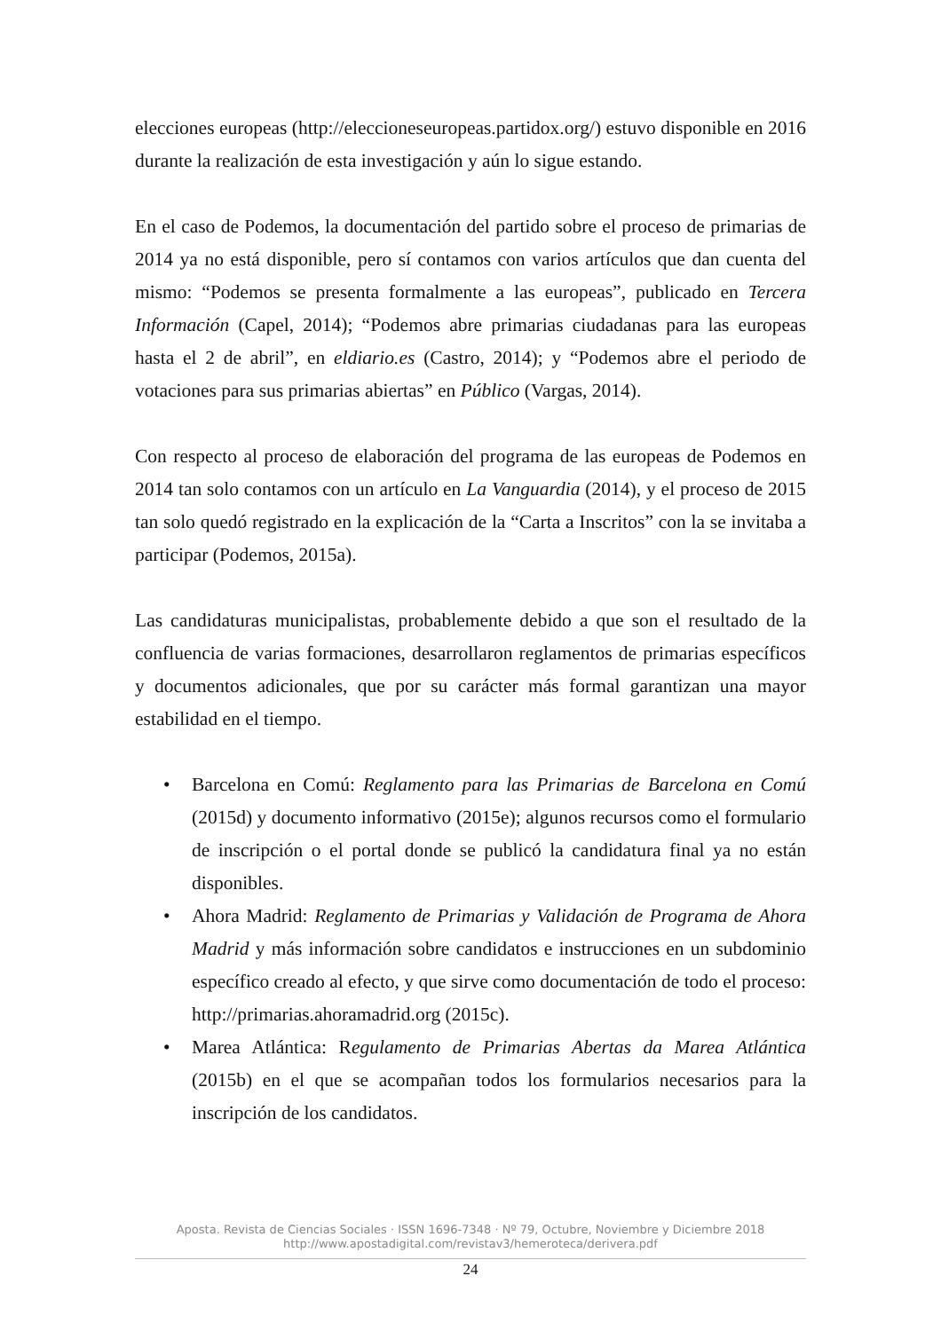elecciones europeas (http://eleccioneseuropeas.partidox.org/) estuvo disponible en 2016 durante la realización de esta investigación y aún lo sigue estando.
En el caso de Podemos, la documentación del partido sobre el proceso de primarias de 2014 ya no está disponible, pero sí contamos con varios artículos que dan cuenta del mismo: “Podemos se presenta formalmente a las europeas”, publicado en Tercera Información (Capel, 2014); “Podemos abre primarias ciudadanas para las europeas hasta el 2 de abril”, en eldiario.es (Castro, 2014); y “Podemos abre el periodo de votaciones para sus primarias abiertas” en Público (Vargas, 2014).
Con respecto al proceso de elaboración del programa de las europeas de Podemos en 2014 tan solo contamos con un artículo en La Vanguardia (2014), y el proceso de 2015 tan solo quedó registrado en la explicación de la “Carta a Inscritos” con la se invitaba a participar (Podemos, 2015a).
Las candidaturas municipalistas, probablemente debido a que son el resultado de la confluencia de varias formaciones, desarrollaron reglamentos de primarias específicos y documentos adicionales, que por su carácter más formal garantizan una mayor estabilidad en el tiempo.
• Barcelona en Comú: Reglamento para las Primarias de Barcelona en Comú (2015d) y documento informativo (2015e); algunos recursos como el formulario de inscripción o el portal donde se publicó la candidatura final ya no están disponibles.
• Ahora Madrid: Reglamento de Primarias y Validación de Programa de Ahora Madrid y más información sobre candidatos e instrucciones en un subdominio específico creado al efecto, y que sirve como documentación de todo el proceso: http://primarias.ahoramadrid.org (2015c).
• Marea Atlántica: Regulamento de Primarias Abertas da Marea Atlántica (2015b) en el que se acompañan todos los formularios necesarios para la inscripción de los candidatos.
Aposta. Revista de Ciencias Sociales · ISSN 1696-7348 · Nº 79, Octubre, Noviembre y Diciembre 2018
http://www.apostadigital.com/revistav3/hemeroteca/derivera.pdf
24